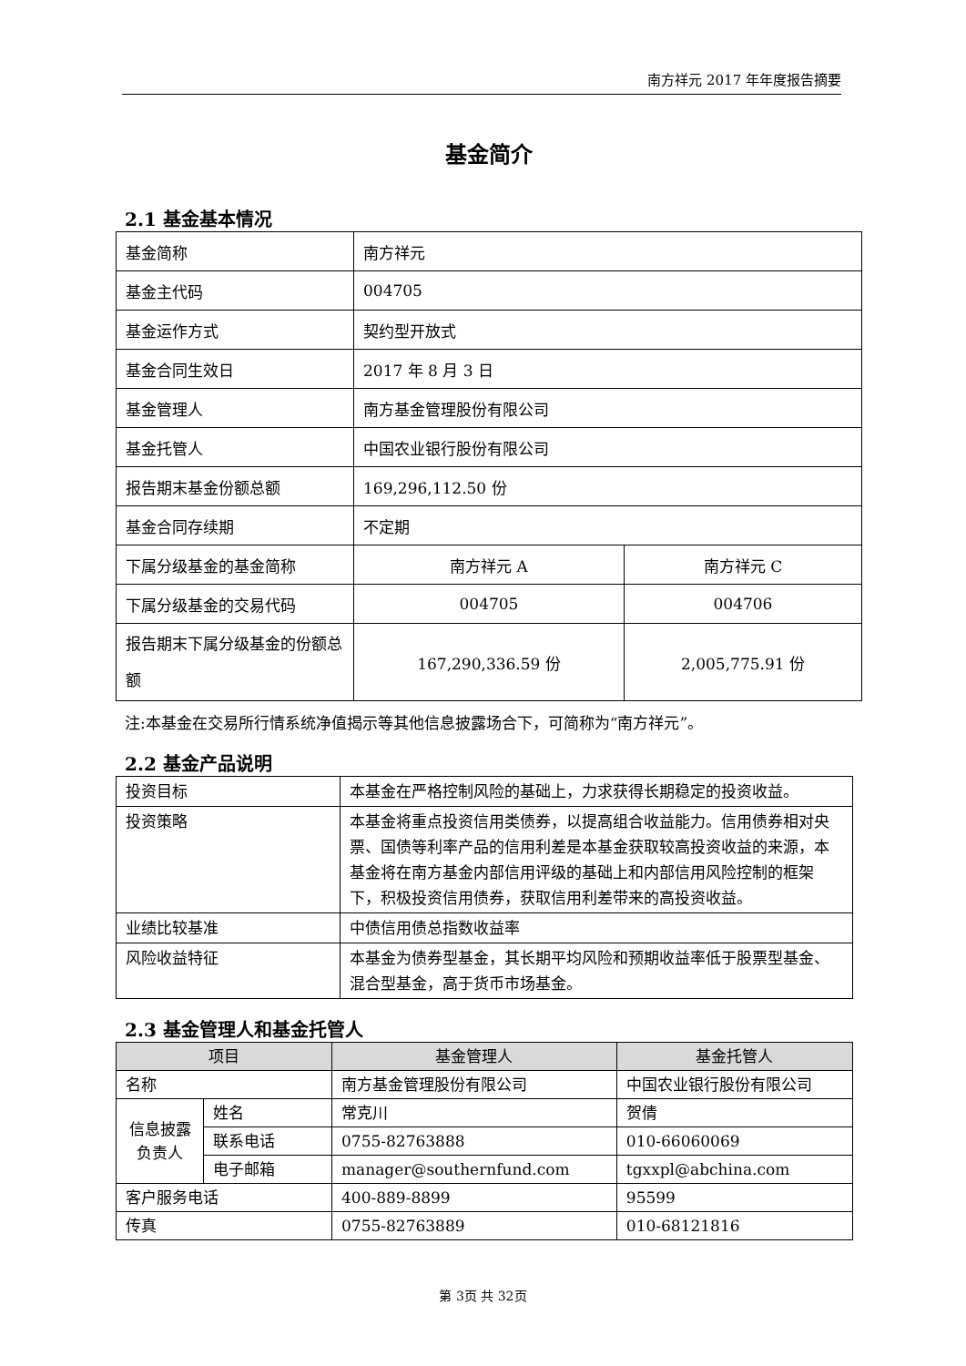南方祥元 2017 年年度报告摘要
基金简介
2.1 基金基本情况
| 基金简称 | 南方祥元 | |
| 基金主代码 | 004705 | |
| 基金运作方式 | 契约型开放式 | |
| 基金合同生效日 | 2017 年 8 月 3 日 | |
| 基金管理人 | 南方基金管理股份有限公司 | |
| 基金托管人 | 中国农业银行股份有限公司 | |
| 报告期末基金份额总额 | 169,296,112.50 份 | |
| 基金合同存续期 | 不定期 | |
| 下属分级基金的基金简称 | 南方祥元 A | 南方祥元 C |
| 下属分级基金的交易代码 | 004705 | 004706 |
| 报告期末下属分级基金的份额总额 | 167,290,336.59 份 | 2,005,775.91 份 |
注:本基金在交易所行情系统净值揭示等其他信息披露场合下，可简称为“南方祥元”。
2.2 基金产品说明
| 投资目标 | 本基金在严格控制风险的基础上，力求获得长期稳定的投资收益。 |
| 投资策略 | 本基金将重点投资信用类债券，以提高组合收益能力。信用债券相对央票、国债等利率产品的信用利差是本基金获取较高投资收益的来源，本基金将在南方基金内部信用评级的基础上和内部信用风险控制的框架下，积极投资信用债券，获取信用利差带来的高投资收益。 |
| 业绩比较基准 | 中债信用债总指数收益率 |
| 风险收益特征 | 本基金为债券型基金，其长期平均风险和预期收益率低于股票型基金、混合型基金，高于货币市场基金。 |
2.3 基金管理人和基金托管人
| 项目 | | 基金管理人 | 基金托管人 |
| --- | --- | --- | --- |
| 名称 | | 南方基金管理股份有限公司 | 中国农业银行股份有限公司 |
| 信息披露负责人 | 姓名 | 常克川 | 贺倩 |
| | 联系电话 | 0755-82763888 | 010-66060069 |
| | 电子邮箱 | manager@southernfund.com | tgxxpl@abchina.com |
| 客户服务电话 | | 400-889-8899 | 95599 |
| 传真 | | 0755-82763889 | 010-68121816 |
第 3页 共 32页